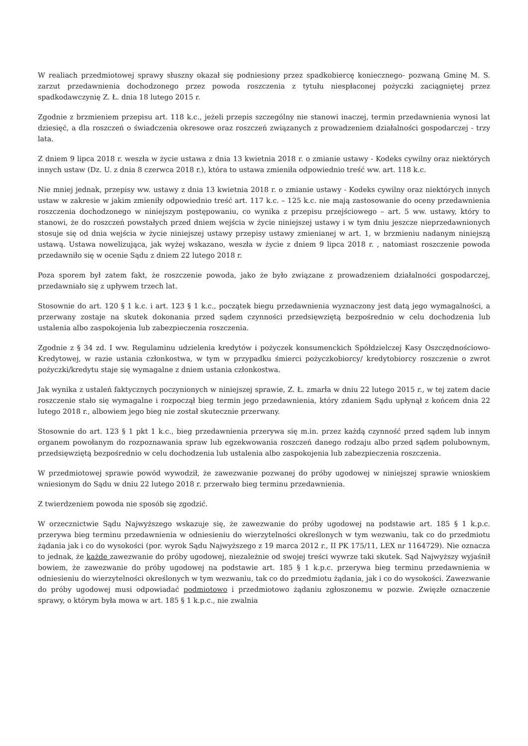W realiach przedmiotowej sprawy słuszny okazał się podniesiony przez spadkobiercę koniecznego- pozwaną Gminę M. S. zarzut przedawnienia dochodzonego przez powoda roszczenia z tytułu niespłaconej pożyczki zaciągniętej przez spadkodawczynię Z. Ł. dnia 18 lutego 2015 r.
Zgodnie z brzmieniem przepisu art. 118 k.c., jeżeli przepis szczególny nie stanowi inaczej, termin przedawnienia wynosi lat dziesięć, a dla roszczeń o świadczenia okresowe oraz roszczeń związanych z prowadzeniem działalności gospodarczej - trzy lata.
Z dniem 9 lipca 2018 r. weszła w życie ustawa z dnia 13 kwietnia 2018 r. o zmianie ustawy - Kodeks cywilny oraz niektórych innych ustaw (Dz. U. z dnia 8 czerwca 2018 r.), która to ustawa zmieniła odpowiednio treść ww. art. 118 k.c.
Nie mniej jednak, przepisy ww. ustawy z dnia 13 kwietnia 2018 r. o zmianie ustawy - Kodeks cywilny oraz niektórych innych ustaw w zakresie w jakim zmieniły odpowiednio treść art. 117 k.c. – 125 k.c. nie mają zastosowanie do oceny przedawnienia roszczenia dochodzonego w niniejszym postępowaniu, co wynika z przepisu przejściowego – art. 5 ww. ustawy, który to stanowi, że do roszczeń powstałych przed dniem wejścia w życie niniejszej ustawy i w tym dniu jeszcze nieprzedawnionych stosuje się od dnia wejścia w życie niniejszej ustawy przepisy ustawy zmienianej w art. 1, w brzmieniu nadanym niniejszą ustawą. Ustawa nowelizująca, jak wyżej wskazano, weszła w życie z dniem 9 lipca 2018 r. , natomiast roszczenie powoda przedawniło się w ocenie Sądu z dniem 22 lutego 2018 r.
Poza sporem był zatem fakt, że roszczenie powoda, jako że było związane z prowadzeniem działalności gospodarczej, przedawniało się z upływem trzech lat.
Stosownie do art. 120 § 1 k.c. i art. 123 § 1 k.c., początek biegu przedawnienia wyznaczony jest datą jego wymagalności, a przerwany zostaje na skutek dokonania przed sądem czynności przedsięwziętą bezpośrednio w celu dochodzenia lub ustalenia albo zaspokojenia lub zabezpieczenia roszczenia.
Zgodnie z § 34 zd. I ww. Regulaminu udzielenia kredytów i pożyczek konsumenckich Spółdzielczej Kasy Oszczędnościowo-Kredytowej, w razie ustania członkostwa, w tym w przypadku śmierci pożyczkobiorcy/ kredytobiorcy roszczenie o zwrot pożyczki/kredytu staje się wymagalne z dniem ustania członkostwa.
Jak wynika z ustaleń faktycznych poczynionych w niniejszej sprawie, Z. Ł. zmarła w dniu 22 lutego 2015 r., w tej zatem dacie roszczenie stało się wymagalne i rozpoczął bieg termin jego przedawnienia, który zdaniem Sądu upłynął z końcem dnia 22 lutego 2018 r., albowiem jego bieg nie został skutecznie przerwany.
Stosownie do art. 123 § 1 pkt 1 k.c., bieg przedawnienia przerywa się m.in. przez każdą czynność przed sądem lub innym organem powołanym do rozpoznawania spraw lub egzekwowania roszczeń danego rodzaju albo przed sądem polubownym, przedsięwziętą bezpośrednio w celu dochodzenia lub ustalenia albo zaspokojenia lub zabezpieczenia roszczenia.
W przedmiotowej sprawie powód wywodził, że zawezwanie pozwanej do próby ugodowej w niniejszej sprawie wnioskiem wniesionym do Sądu w dniu 22 lutego 2018 r. przerwało bieg terminu przedawnienia.
Z twierdzeniem powoda nie sposób się zgodzić.
W orzecznictwie Sądu Najwyższego wskazuje się, że zawezwanie do próby ugodowej na podstawie art. 185 § 1 k.p.c. przerywa bieg terminu przedawnienia w odniesieniu do wierzytelności określonych w tym wezwaniu, tak co do przedmiotu żądania jak i co do wysokości (por. wyrok Sądu Najwyższego z 19 marca 2012 r., II PK 175/11, LEX nr 1164729). Nie oznacza to jednak, że każde zawezwanie do próby ugodowej, niezależnie od swojej treści wywrze taki skutek. Sąd Najwyższy wyjaśnił bowiem, że zawezwanie do próby ugodowej na podstawie art. 185 § 1 k.p.c. przerywa bieg terminu przedawnienia w odniesieniu do wierzytelności określonych w tym wezwaniu, tak co do przedmiotu żądania, jak i co do wysokości. Zawezwanie do próby ugodowej musi odpowiadać podmiotowo i przedmiotowo żądaniu zgłoszonemu w pozwie. Zwięzłe oznaczenie sprawy, o którym była mowa w art. 185 § 1 k.p.c., nie zwalnia